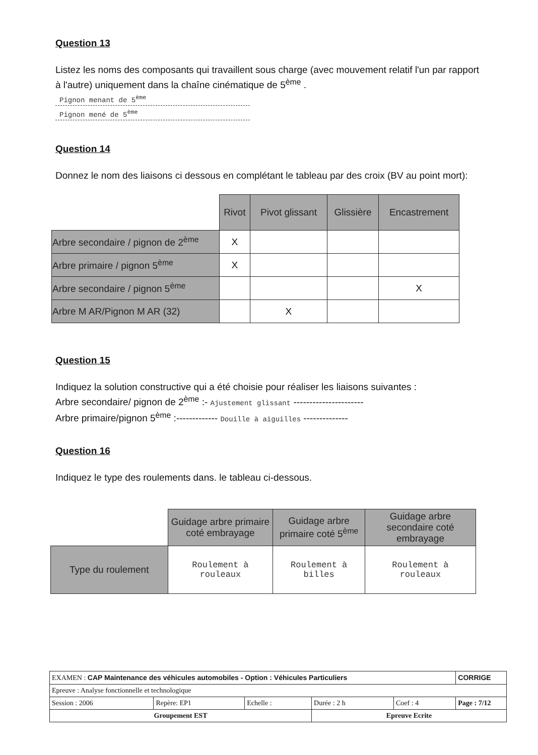Question 13
Listez les noms des composants qui travaillent sous charge (avec mouvement relatif l'un par rapport à l'autre) uniquement dans la chaîne cinématique de 5<sup>ème</sup> .
Pignon menant de 5<sup>ème</sup>
Pignon mené de 5<sup>ème</sup>
Question 14
Donnez le nom des liaisons ci dessous en complétant le tableau par des croix (BV au point mort):
| | Rivot | Pivot glissant | Glissière | Encastrement |
| Arbre secondaire / pignon de 2<sup>ème</sup> | X | | | |
| Arbre primaire / pignon 5<sup>ème</sup> | X | | | |
| Arbre secondaire / pignon 5<sup>ème</sup> | | | | X |
| Arbre M AR/Pignon M AR (32) | | X | | |
Question 15
Indiquez la solution constructive qui a été choisie pour réaliser les liaisons suivantes :
Arbre secondaire/ pignon de 2<sup>ème</sup> :- Ajustement glissant ----------------------
Arbre primaire/pignon 5<sup>ème</sup> :------------- Douille à aiguilles --------------
Question 16
Indiquez le type des roulements dans. le tableau ci-dessous.
| | Guidage arbre primaire coté embrayage | Guidage arbre primaire coté 5<sup>ème</sup> | Guidage arbre secondaire coté embrayage |
| Type du roulement | Roulement à rouleaux | Roulement à billes | Roulement à rouleaux |
| EXAMEN : CAP Maintenance des véhicules automobiles - Option : Véhicules Particuliers | | | | | CORRIGE |
| Epreuve : Analyse fonctionnelle et technologique | | | | | |
| Session : 2006 | Repère: EP1 | Echelle : | Durée : 2 h | Coef : 4 | Page : 7/12 |
| Groupement EST | | | Epreuve Ecrite | | |